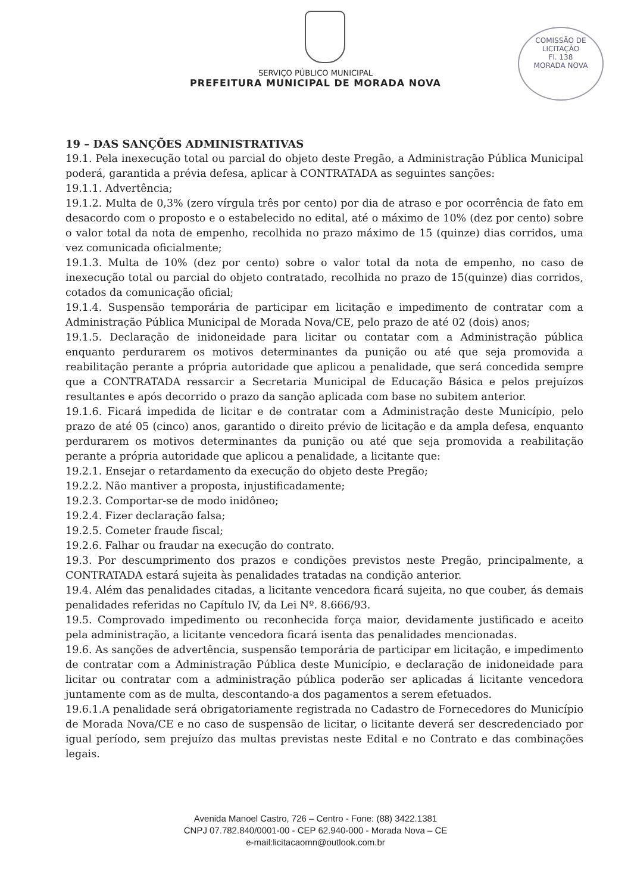COMISSÃO DE LICITAÇÃO
Fl. 138
MORADA NOVA
SERVIÇO PÚBLICO MUNICIPAL
PREFEITURA MUNICIPAL DE MORADA NOVA
19 – DAS SANÇÕES ADMINISTRATIVAS
19.1. Pela inexecução total ou parcial do objeto deste Pregão, a Administração Pública Municipal poderá, garantida a prévia defesa, aplicar à CONTRATADA as seguintes sanções:
19.1.1. Advertência;
19.1.2. Multa de 0,3% (zero vírgula três por cento) por dia de atraso e por ocorrência de fato em desacordo com o proposto e o estabelecido no edital, até o máximo de 10% (dez por cento) sobre o valor total da nota de empenho, recolhida no prazo máximo de 15 (quinze) dias corridos, uma vez comunicada oficialmente;
19.1.3. Multa de 10% (dez por cento) sobre o valor total da nota de empenho, no caso de inexecução total ou parcial do objeto contratado, recolhida no prazo de 15(quinze) dias corridos, cotados da comunicação oficial;
19.1.4. Suspensão temporária de participar em licitação e impedimento de contratar com a Administração Pública Municipal de Morada Nova/CE, pelo prazo de até 02 (dois) anos;
19.1.5. Declaração de inidoneidade para licitar ou contatar com a Administração pública enquanto perdurarem os motivos determinantes da punição ou até que seja promovida a reabilitação perante a própria autoridade que aplicou a penalidade, que será concedida sempre que a CONTRATADA ressarcir a Secretaria Municipal de Educação Básica e pelos prejuízos resultantes e após decorrido o prazo da sanção aplicada com base no subitem anterior.
19.1.6. Ficará impedida de licitar e de contratar com a Administração deste Município, pelo prazo de até 05 (cinco) anos, garantido o direito prévio de licitação e da ampla defesa, enquanto perdurarem os motivos determinantes da punição ou até que seja promovida a reabilitação perante a própria autoridade que aplicou a penalidade, a licitante que:
19.2.1. Ensejar o retardamento da execução do objeto deste Pregão;
19.2.2. Não mantiver a proposta, injustificadamente;
19.2.3. Comportar-se de modo inidôneo;
19.2.4. Fizer declaração falsa;
19.2.5. Cometer fraude fiscal;
19.2.6. Falhar ou fraudar na execução do contrato.
19.3. Por descumprimento dos prazos e condições previstos neste Pregão, principalmente, a CONTRATADA estará sujeita às penalidades tratadas na condição anterior.
19.4. Além das penalidades citadas, a licitante vencedora ficará sujeita, no que couber, ás demais penalidades referidas no Capítulo IV, da Lei Nº. 8.666/93.
19.5. Comprovado impedimento ou reconhecida força maior, devidamente justificado e aceito pela administração, a licitante vencedora ficará isenta das penalidades mencionadas.
19.6. As sanções de advertência, suspensão temporária de participar em licitação, e impedimento de contratar com a Administração Pública deste Município, e declaração de inidoneidade para licitar ou contratar com a administração pública poderão ser aplicadas á licitante vencedora juntamente com as de multa, descontando-a dos pagamentos a serem efetuados.
19.6.1.A penalidade será obrigatoriamente registrada no Cadastro de Fornecedores do Município de Morada Nova/CE e no caso de suspensão de licitar, o licitante deverá ser descredenciado por igual período, sem prejuízo das multas previstas neste Edital e no Contrato e das combinações legais.
Avenida Manoel Castro, 726 – Centro - Fone: (88) 3422.1381
CNPJ 07.782.840/0001-00 - CEP 62.940-000 - Morada Nova – CE
e-mail:licitacaomn@outlook.com.br